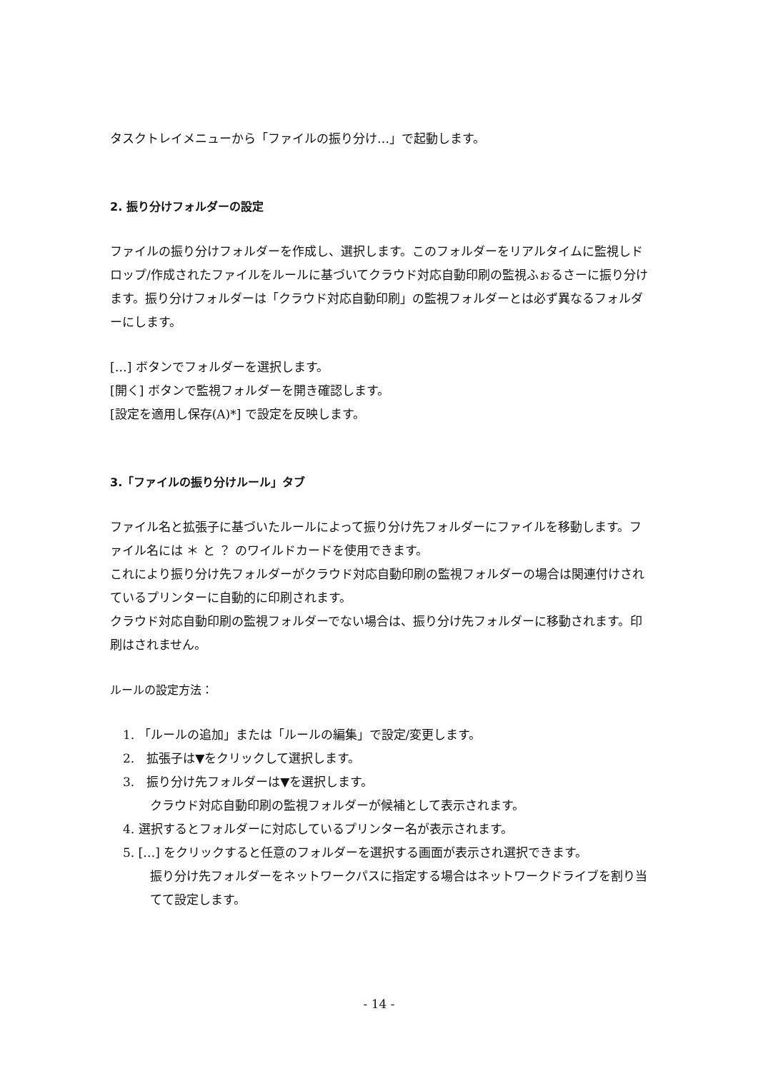タスクトレイメニューから「ファイルの振り分け…」で起動します。
2. 振り分けフォルダーの設定
ファイルの振り分けフォルダーを作成し、選択します。このフォルダーをリアルタイムに監視しドロップ/作成されたファイルをルールに基づいてクラウド対応自動印刷の監視ふぉるさーに振り分けます。振り分けフォルダーは「クラウド対応自動印刷」の監視フォルダーとは必ず異なるフォルダーにします。
[…] ボタンでフォルダーを選択します。
[開く] ボタンで監視フォルダーを開き確認します。
[設定を適用し保存(A)*] で設定を反映します。
3.「ファイルの振り分けルール」タブ
ファイル名と拡張子に基づいたルールによって振り分け先フォルダーにファイルを移動します。ファイル名には ＊ と ？ のワイルドカードを使用できます。
これにより振り分け先フォルダーがクラウド対応自動印刷の監視フォルダーの場合は関連付けされているプリンターに自動的に印刷されます。
クラウド対応自動印刷の監視フォルダーでない場合は、振り分け先フォルダーに移動されます。印刷はされません。
ルールの設定方法：
1. 「ルールの追加」または「ルールの編集」で設定/変更します。
2.　拡張子は▼をクリックして選択します。
3.　振り分け先フォルダーは▼を選択します。
クラウド対応自動印刷の監視フォルダーが候補として表示されます。
4. 選択するとフォルダーに対応しているプリンター名が表示されます。
5. […] をクリックすると任意のフォルダーを選択する画面が表示され選択できます。
振り分け先フォルダーをネットワークパスに指定する場合はネットワークドライブを割り当てて設定します。
- 14 -